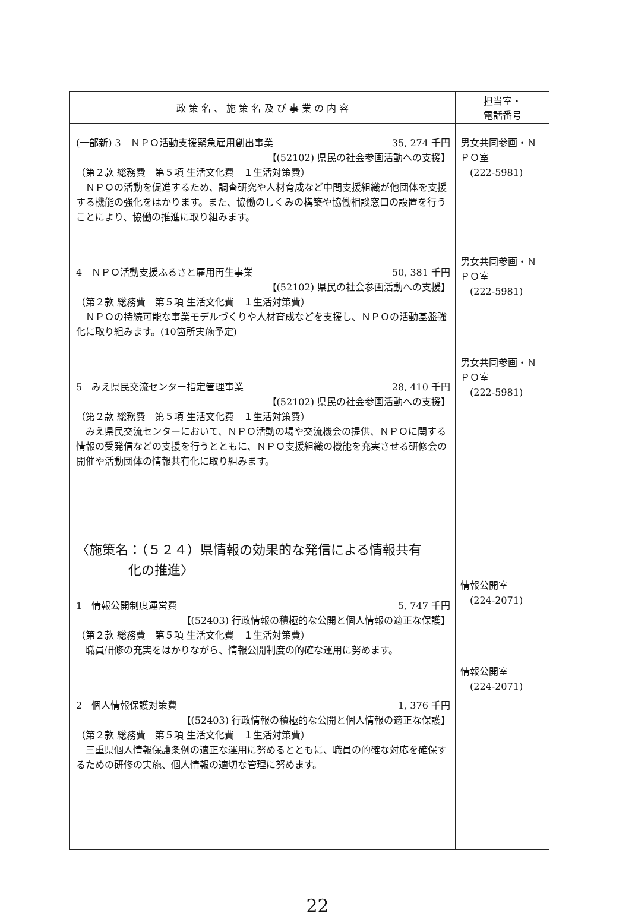| 政 策 名 、 施 策 名 及 び 事 業 の 内 容 | 担当室・ 電話番号 |
| --- | --- |
| (一部新) 3 ＮＰＯ活動支援緊急雇用創出事業 35, 274 千円 【(52102) 県民の社会参画活動への支援】 （第２款 総務費 第５項 生活文化費 １生活対策費） ＮＰＯの活動を促進するため、調査研究や人材育成など中間支援組織が他団体を支援する機能の強化をはかります。また、協働のしくみの構築や協働相談窓口の設置を行うことにより、協働の推進に取り組みます。 4 ＮＰＯ活動支援ふるさと雇用再生事業 50, 381 千円 【(52102) 県民の社会参画活動への支援】 （第２款 総務費 第５項 生活文化費 １生活対策費） ＮＰＯの持続可能な事業モデルづくりや人材育成などを支援し、ＮＰＯの活動基盤強化に取り組みます。(10箇所実施予定) 5 みえ県民交流センター指定管理事業 28, 410 千円 【(52102) 県民の社会参画活動への支援】 （第２款 総務費 第５項 生活文化費 １生活対策費） みえ県民交流センターにおいて、ＮＰＯ活動の場や交流機会の提供、ＮＰＯに関する情報の受発信などの支援を行うとともに、ＮＰＯ支援組織の機能を充実させる研修会の開催や活動団体の情報共有化に取り組みます。 〈施策名：（５２４）県情報の効果的な発信による情報共有 化の推進〉 1 情報公開制度運営費 5, 747 千円 【(52403) 行政情報の積極的な公開と個人情報の適正な保護】 （第２款 総務費 第５項 生活文化費 １生活対策費） 職員研修の充実をはかりながら、情報公開制度の的確な運用に努めます。 2 個人情報保護対策費 1, 376 千円 【(52403) 行政情報の積極的な公開と個人情報の適正な保護】 （第２款 総務費 第５項 生活文化費 １生活対策費） 三重県個人情報保護条例の適正な運用に努めるとともに、職員の的確な対応を確保するための研修の実施、個人情報の適切な管理に努めます。 | 男女共同参画・ＮＰＯ室 (222-5981) 男女共同参画・ＮＰＯ室 (222-5981) 男女共同参画・ＮＰＯ室 (222-5981) 情報公開室 (224-2071) 情報公開室 (224-2071) |
22